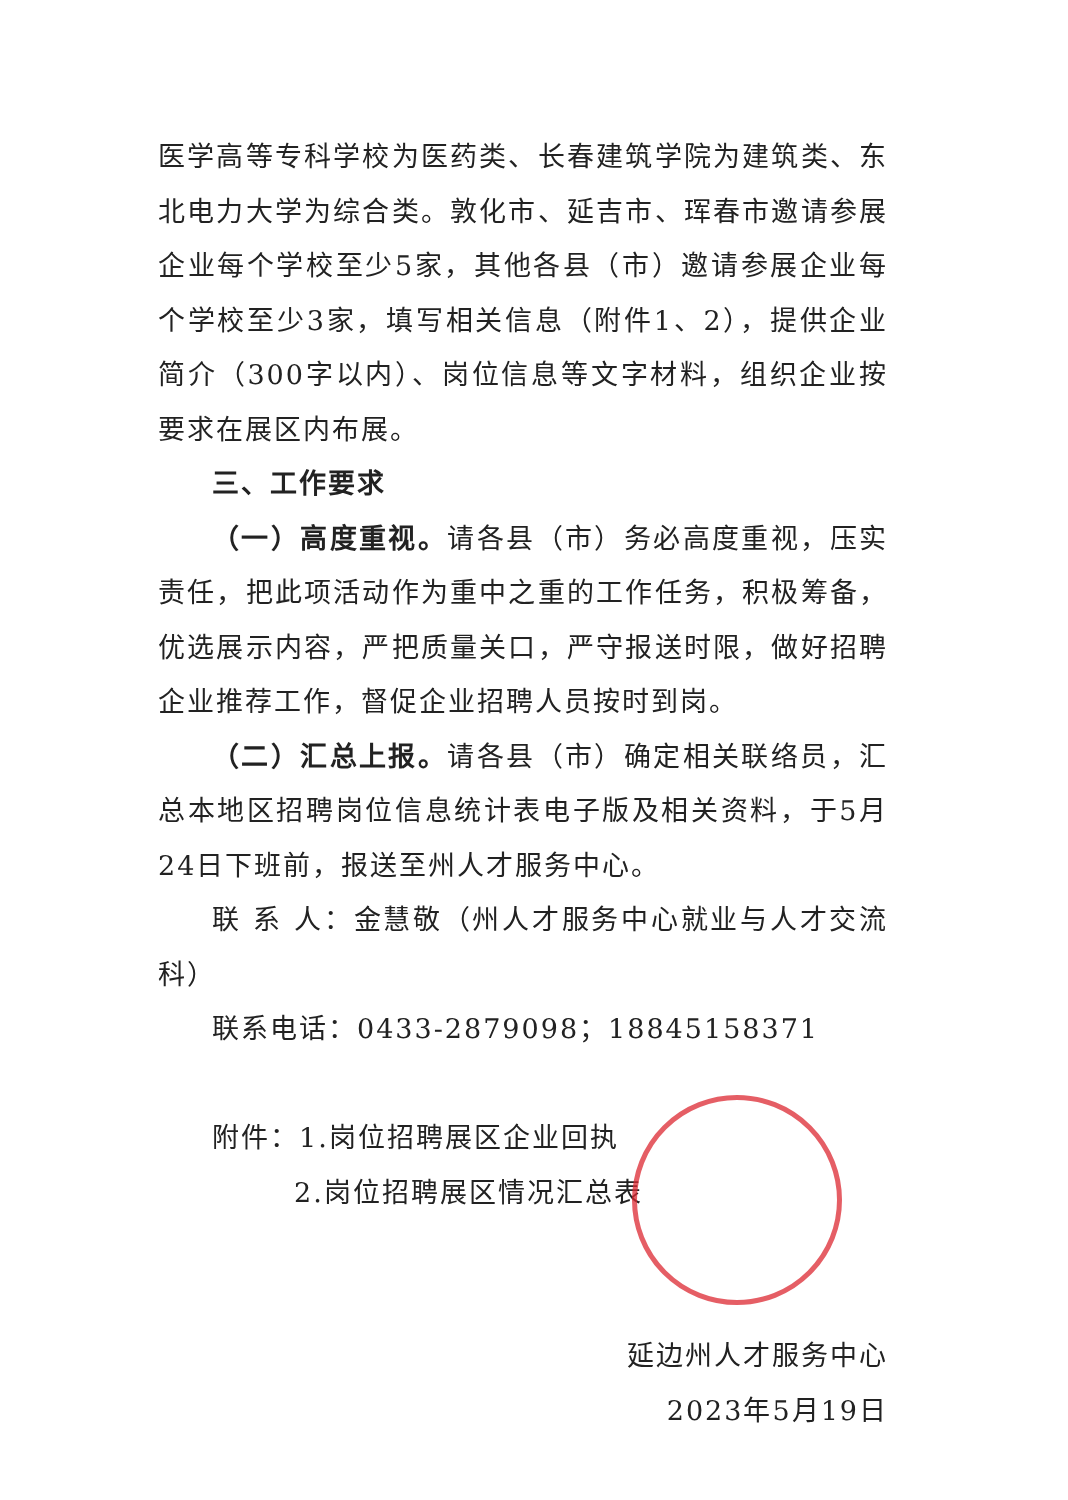医学高等专科学校为医药类、长春建筑学院为建筑类、东北电力大学为综合类。敦化市、延吉市、珲春市邀请参展企业每个学校至少5家，其他各县（市）邀请参展企业每个学校至少3家，填写相关信息（附件1、2），提供企业简介（300字以内）、岗位信息等文字材料，组织企业按要求在展区内布展。
三、工作要求
（一）高度重视。请各县（市）务必高度重视，压实责任，把此项活动作为重中之重的工作任务，积极筹备，优选展示内容，严把质量关口，严守报送时限，做好招聘企业推荐工作，督促企业招聘人员按时到岗。
（二）汇总上报。请各县（市）确定相关联络员，汇总本地区招聘岗位信息统计表电子版及相关资料，于5月24日下班前，报送至州人才服务中心。
联 系 人：金慧敬（州人才服务中心就业与人才交流科）
联系电话：0433-2879098；18845158371
附件：1.岗位招聘展区企业回执
2.岗位招聘展区情况汇总表
延边州人才服务中心
2023年5月19日